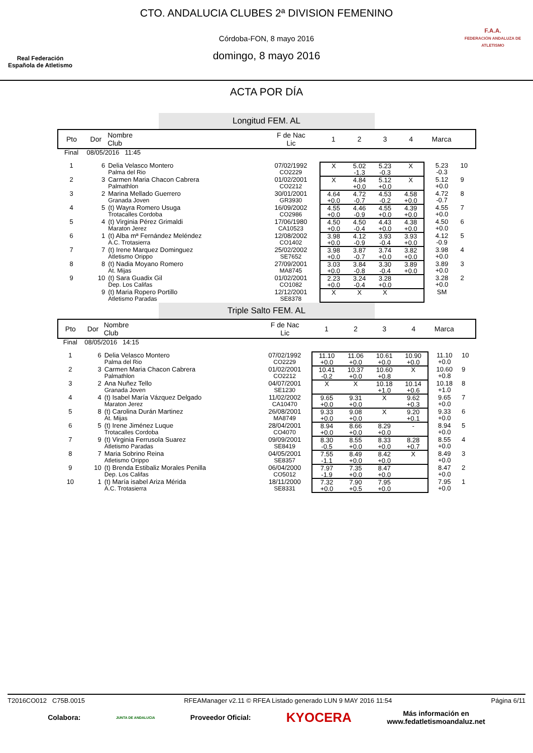Real Federación
Española de Atletismo
CTO. ANDALUCIA CLUBES 2ª DIVISION FEMENINO
Córdoba-FON, 8 mayo 2016
domingo, 8 mayo 2016
F.A.A.
FEDERACIÓN ANDALUZA DE ATLETISMO
ACTA POR DÍA
Longitud FEM. AL
| Pto | Dor | Nombre Club | F de Nac Lic | 1 | 2 | 3 | 4 | Marca | |
| --- | --- | --- | --- | --- | --- | --- | --- | --- | --- |
| Final | 08/05/2016 11:45 | | | | | | | | |
| 1 | 6 | Delia Velasco Montero Palma del Rio | 07/02/1992 CO2229 | X | 5.02 -1.3 | 5.23 -0.3 | X | 5.23 -0.3 | 10 |
| 2 | 3 | Carmen Maria Chacon Cabrera Palmathlon | 01/02/2001 CO2212 | X | 4.84 +0.0 | 5.12 +0.0 | X | 5.12 +0.0 | 9 |
| 3 | 2 | Marina Mellado Guerrero Granada Joven | 30/01/2001 GR3930 | 4.64 +0.0 | 4.72 -0.7 | 4.53 -0.2 | 4.58 +0.0 | 4.72 -0.7 | 8 |
| 4 | 5 | (t) Wayra Romero Usuga Trotacalles Cordoba | 16/09/2002 CO2986 | 4.55 +0.0 | 4.46 -0.9 | 4.55 +0.0 | 4.39 +0.0 | 4.55 +0.0 | 7 |
| 5 | 4 | (t) Virginia Pérez Grimaldi Maraton Jerez | 17/06/1980 CA10523 | 4.50 +0.0 | 4.50 -0.4 | 4.43 +0.0 | 4.38 +0.0 | 4.50 +0.0 | 6 |
| 6 | 1 | (t) Alba mª Fernández Meléndez A.C. Trotasierra | 12/08/2002 CO1402 | 3.98 +0.0 | 4.12 -0.9 | 3.93 -0.4 | 3.93 +0.0 | 4.12 -0.9 | 5 |
| 7 | 7 | (t) Irene Marquez Dominguez Atletismo Orippo | 25/02/2002 SE7652 | 3.98 +0.0 | 3.87 -0.7 | 3.74 +0.0 | 3.82 +0.0 | 3.98 +0.0 | 4 |
| 8 | 8 | (t) Nadia Moyano Romero At. Mijas | 27/09/2001 MA8745 | 3.03 +0.0 | 3.84 -0.8 | 3.30 -0.4 | 3.89 +0.0 | 3.89 +0.0 | 3 |
| 9 | 10 | (t) Sara Guadix Gil Dep. Los Califas | 01/02/2001 CO1082 | 2.23 +0.0 | 3.24 -0.4 | 3.28 +0.0 | | 3.28 +0.0 | 2 |
| | 9 | (t) Maria Ropero Portillo Atletismo Paradas | 12/12/2001 SE8378 | X | X | X | | SM | |
Triple Salto FEM. AL
| Pto | Dor | Nombre Club | F de Nac Lic | 1 | 2 | 3 | 4 | Marca | |
| --- | --- | --- | --- | --- | --- | --- | --- | --- | --- |
| Final | 08/05/2016 14:15 | | | | | | | | |
| 1 | 6 | Delia Velasco Montero Palma del Rio | 07/02/1992 CO2229 | 11.10 +0.0 | 11.06 +0.0 | 10.61 +0.0 | 10.90 +0.0 | 11.10 +0.0 | 10 |
| 2 | 3 | Carmen Maria Chacon Cabrera Palmathlon | 01/02/2001 CO2212 | 10.41 -0.2 | 10.37 +0.0 | 10.60 +0.8 | X | 10.60 +0.8 | 9 |
| 3 | 2 | Ana Nuñez Tello Granada Joven | 04/07/2001 SE1230 | X | X | 10.18 +1.0 | 10.14 +0.6 | 10.18 +1.0 | 8 |
| 4 | 4 | (t) Isabel María Vázquez Delgado Maraton Jerez | 11/02/2002 CA10470 | 9.65 +0.0 | 9.31 +0.0 | X | 9.62 +0.3 | 9.65 +0.0 | 7 |
| 5 | 8 | (t) Carolina Durán Martinez At. Mijas | 26/08/2001 MA8749 | 9.33 +0.0 | 9.08 +0.0 | X | 9.20 +0.1 | 9.33 +0.0 | 6 |
| 6 | 5 | (t) Irene Jiménez Luque Trotacalles Cordoba | 28/04/2001 CO4070 | 8.94 +0.0 | 8.66 +0.0 | 8.29 +0.0 | - | 8.94 +0.0 | 5 |
| 7 | 9 | (t) Virginia Ferrusola Suarez Atletismo Paradas | 09/09/2001 SE8419 | 8.30 -0.5 | 8.55 +0.0 | 8.33 +0.0 | 8.28 +0.7 | 8.55 +0.0 | 4 |
| 8 | 7 | Maria Sobrino Reina Atletismo Orippo | 04/05/2001 SE8357 | 7.55 -1.1 | 8.49 +0.0 | 8.42 +0.0 | X | 8.49 +0.0 | 3 |
| 9 | 10 | (t) Brenda Estibaliz Morales Penilla Dep. Los Califas | 06/04/2000 CO5012 | 7.97 -1.9 | 7.35 +0.0 | 8.47 +0.0 | | 8.47 +0.0 | 2 |
| 10 | 1 | (t) María isabel Ariza Mérida A.C. Trotasierra | 18/11/2000 SE8331 | 7.32 +0.0 | 7.90 +0.5 | 7.95 +0.0 | | 7.95 +0.0 | 1 |
T2016CO012 C75B.0015 RFEAManager v2.11 © RFEA Listado generado LUN 9 MAY 2016 11:54 Página 6/11
Colabora: JUNTA DE ANDALUCIA Proveedor Oficial: KYOCERA Más información en
www.fedatletismoandaluz.net